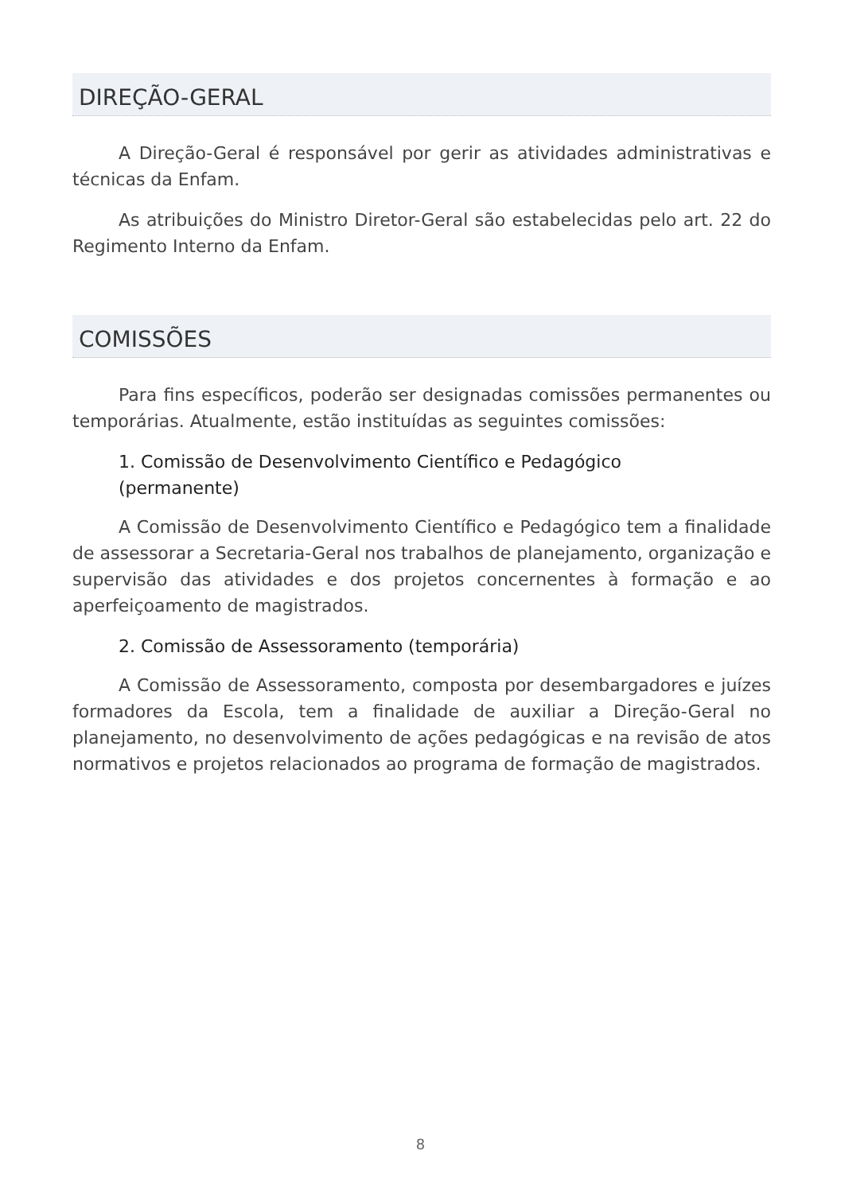DIREÇÃO-GERAL
A Direção-Geral é responsável por gerir as atividades administrativas e técnicas da Enfam.
As atribuições do Ministro Diretor-Geral são estabelecidas pelo art. 22 do Regimento Interno da Enfam.
COMISSÕES
Para fins específicos, poderão ser designadas comissões permanentes ou temporárias. Atualmente, estão instituídas as seguintes comissões:
1. Comissão de Desenvolvimento Científico e Pedagógico
(permanente)
A Comissão de Desenvolvimento Científico e Pedagógico tem a finalidade de assessorar a Secretaria-Geral nos trabalhos de planejamento, organização e supervisão das atividades e dos projetos concernentes à formação e ao aperfeiçoamento de magistrados.
2. Comissão de Assessoramento (temporária)
A Comissão de Assessoramento, composta por desembargadores e juízes formadores da Escola, tem a finalidade de auxiliar a Direção-Geral no planejamento, no desenvolvimento de ações pedagógicas e na revisão de atos normativos e projetos relacionados ao programa de formação de magistrados.
8